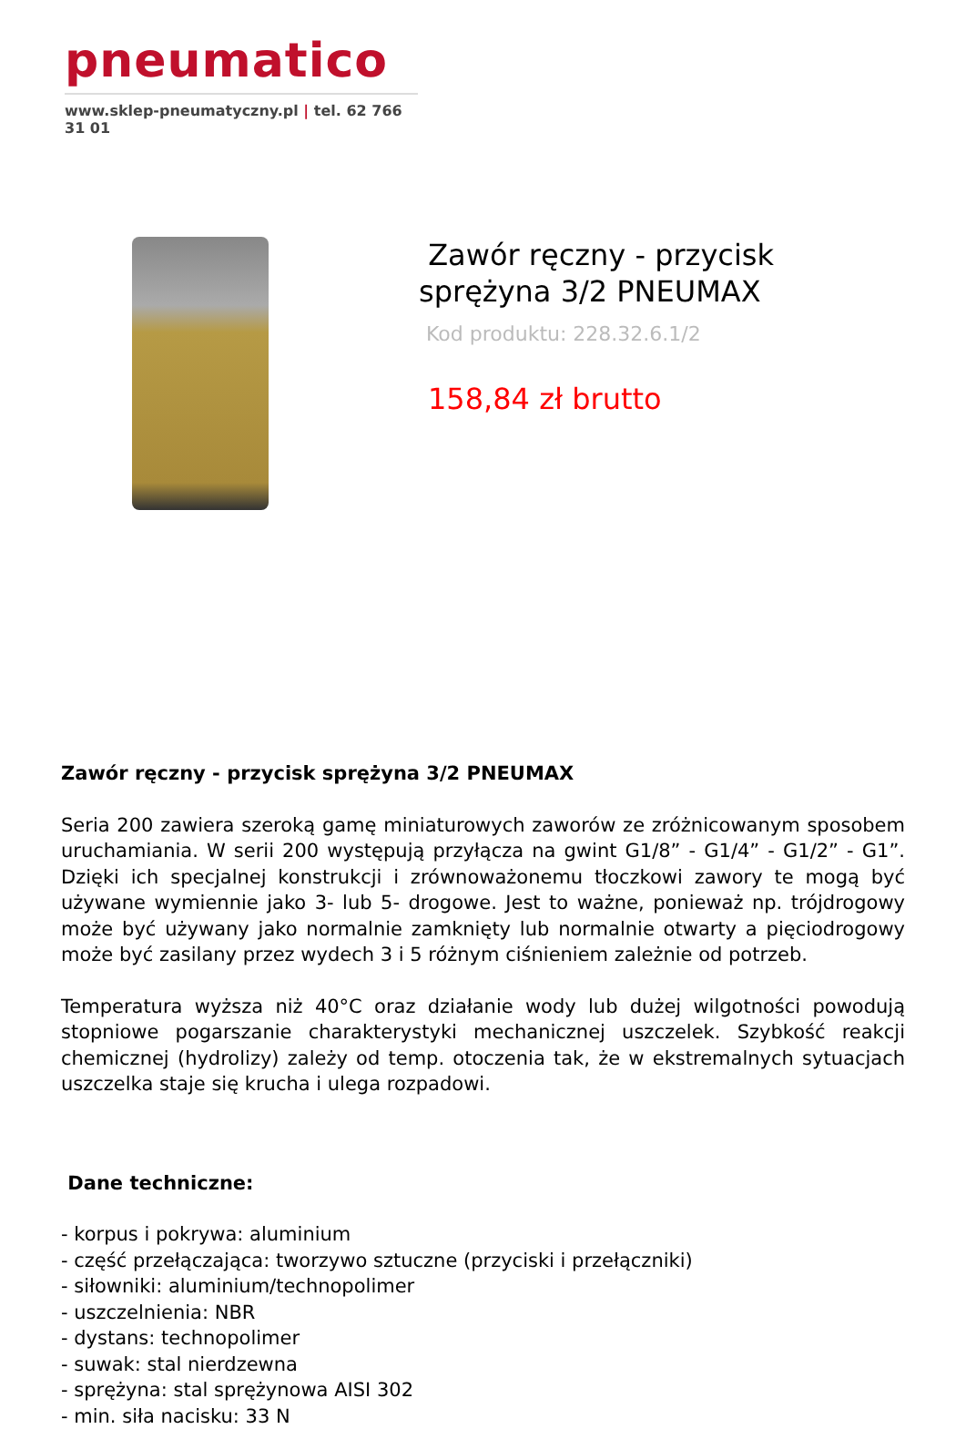pneumatico
www.sklep-pneumatyczny.pl | tel. 62 766 31 01
Zawór ręczny - przycisk
sprężyna 3/2 PNEUMAX
Kod produktu: 228.32.6.1/2
158,84 zł brutto
Zawór ręczny - przycisk sprężyna 3/2 PNEUMAX
Seria 200 zawiera szeroką gamę miniaturowych zaworów ze zróżnicowanym sposobem uruchamiania. W serii 200 występują przyłącza na gwint G1/8” - G1/4” - G1/2” - G1”. Dzięki ich specjalnej konstrukcji i zrównoważonemu tłoczkowi zawory te mogą być używane wymiennie jako 3- lub 5- drogowe. Jest to ważne, ponieważ np. trójdrogowy może być używany jako normalnie zamknięty lub normalnie otwarty a pięciodrogowy może być zasilany przez wydech 3 i 5 różnym ciśnieniem zależnie od potrzeb.
Temperatura wyższa niż 40°C oraz działanie wody lub dużej wilgotności powodują stopniowe pogarszanie charakterystyki mechanicznej uszczelek. Szybkość reakcji chemicznej (hydrolizy) zależy od temp. otoczenia tak, że w ekstremalnych sytuacjach uszczelka staje się krucha i ulega rozpadowi.
Dane techniczne:
- korpus i pokrywa: aluminium
- część przełączająca: tworzywo sztuczne (przyciski i przełączniki)
- siłowniki: aluminium/technopolimer
- uszczelnienia: NBR
- dystans: technopolimer
- suwak: stal nierdzewna
- sprężyna: stal sprężynowa AISI 302
- min. siła nacisku: 33 N